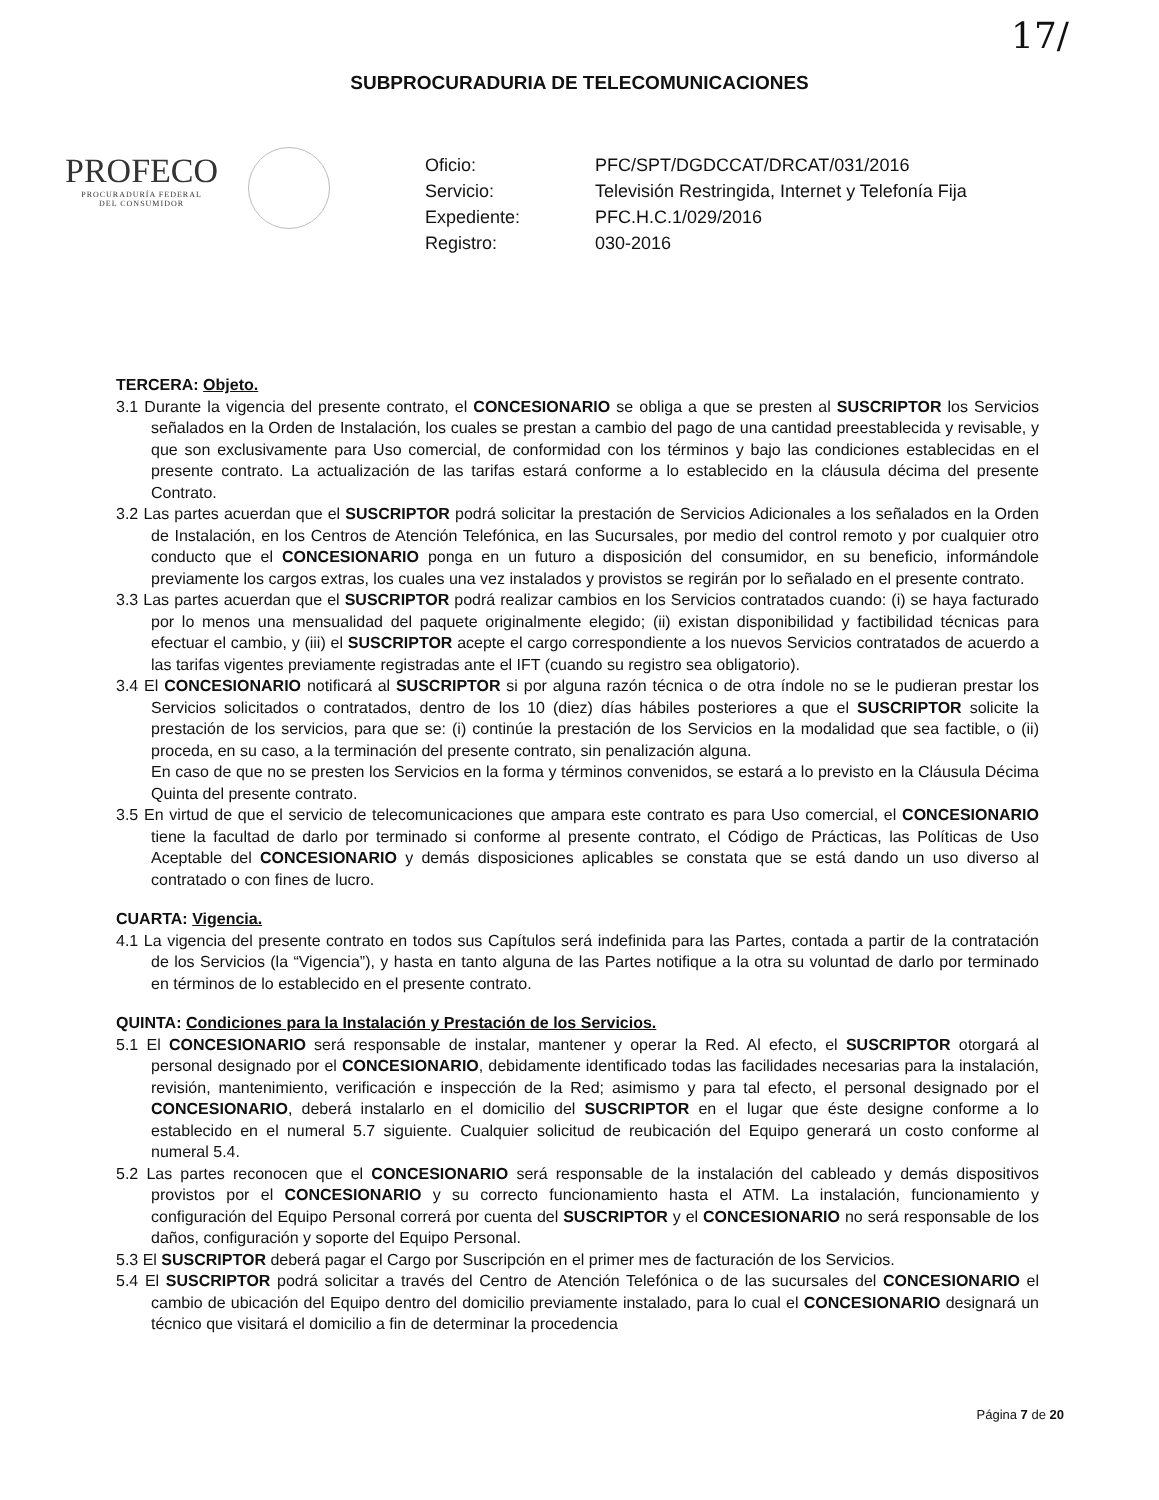17/
SUBPROCURADURIA DE TELECOMUNICACIONES
PROFECO
PROCURADURÍA FEDERAL
DEL CONSUMIDOR
Oficio: PFC/SPT/DGDCCAT/DRCAT/031/2016 Servicio: Televisión Restringida, Internet y Telefonía Fija Expediente: PFC.H.C.1/029/2016 Registro: 030-2016
TERCERA: Objeto.
3.1 Durante la vigencia del presente contrato, el CONCESIONARIO se obliga a que se presten al SUSCRIPTOR los Servicios señalados en la Orden de Instalación, los cuales se prestan a cambio del pago de una cantidad preestablecida y revisable, y que son exclusivamente para Uso comercial, de conformidad con los términos y bajo las condiciones establecidas en el presente contrato. La actualización de las tarifas estará conforme a lo establecido en la cláusula décima del presente Contrato.
3.2 Las partes acuerdan que el SUSCRIPTOR podrá solicitar la prestación de Servicios Adicionales a los señalados en la Orden de Instalación, en los Centros de Atención Telefónica, en las Sucursales, por medio del control remoto y por cualquier otro conducto que el CONCESIONARIO ponga en un futuro a disposición del consumidor, en su beneficio, informándole previamente los cargos extras, los cuales una vez instalados y provistos se regirán por lo señalado en el presente contrato.
3.3 Las partes acuerdan que el SUSCRIPTOR podrá realizar cambios en los Servicios contratados cuando: (i) se haya facturado por lo menos una mensualidad del paquete originalmente elegido; (ii) existan disponibilidad y factibilidad técnicas para efectuar el cambio, y (iii) el SUSCRIPTOR acepte el cargo correspondiente a los nuevos Servicios contratados de acuerdo a las tarifas vigentes previamente registradas ante el IFT (cuando su registro sea obligatorio).
3.4 El CONCESIONARIO notificará al SUSCRIPTOR si por alguna razón técnica o de otra índole no se le pudieran prestar los Servicios solicitados o contratados, dentro de los 10 (diez) días hábiles posteriores a que el SUSCRIPTOR solicite la prestación de los servicios, para que se: (i) continúe la prestación de los Servicios en la modalidad que sea factible, o (ii) proceda, en su caso, a la terminación del presente contrato, sin penalización alguna.
En caso de que no se presten los Servicios en la forma y términos convenidos, se estará a lo previsto en la Cláusula Décima Quinta del presente contrato.
3.5 En virtud de que el servicio de telecomunicaciones que ampara este contrato es para Uso comercial, el CONCESIONARIO tiene la facultad de darlo por terminado si conforme al presente contrato, el Código de Prácticas, las Políticas de Uso Aceptable del CONCESIONARIO y demás disposiciones aplicables se constata que se está dando un uso diverso al contratado o con fines de lucro.
CUARTA: Vigencia.
4.1 La vigencia del presente contrato en todos sus Capítulos será indefinida para las Partes, contada a partir de la contratación de los Servicios (la “Vigencia”), y hasta en tanto alguna de las Partes notifique a la otra su voluntad de darlo por terminado en términos de lo establecido en el presente contrato.
QUINTA: Condiciones para la Instalación y Prestación de los Servicios.
5.1 El CONCESIONARIO será responsable de instalar, mantener y operar la Red. Al efecto, el SUSCRIPTOR otorgará al personal designado por el CONCESIONARIO, debidamente identificado todas las facilidades necesarias para la instalación, revisión, mantenimiento, verificación e inspección de la Red; asimismo y para tal efecto, el personal designado por el CONCESIONARIO, deberá instalarlo en el domicilio del SUSCRIPTOR en el lugar que éste designe conforme a lo establecido en el numeral 5.7 siguiente. Cualquier solicitud de reubicación del Equipo generará un costo conforme al numeral 5.4.
5.2 Las partes reconocen que el CONCESIONARIO será responsable de la instalación del cableado y demás dispositivos provistos por el CONCESIONARIO y su correcto funcionamiento hasta el ATM. La instalación, funcionamiento y configuración del Equipo Personal correrá por cuenta del SUSCRIPTOR y el CONCESIONARIO no será responsable de los daños, configuración y soporte del Equipo Personal.
5.3 El SUSCRIPTOR deberá pagar el Cargo por Suscripción en el primer mes de facturación de los Servicios.
5.4 El SUSCRIPTOR podrá solicitar a través del Centro de Atención Telefónica o de las sucursales del CONCESIONARIO el cambio de ubicación del Equipo dentro del domicilio previamente instalado, para lo cual el CONCESIONARIO designará un técnico que visitará el domicilio a fin de determinar la procedencia
Página 7 de 20